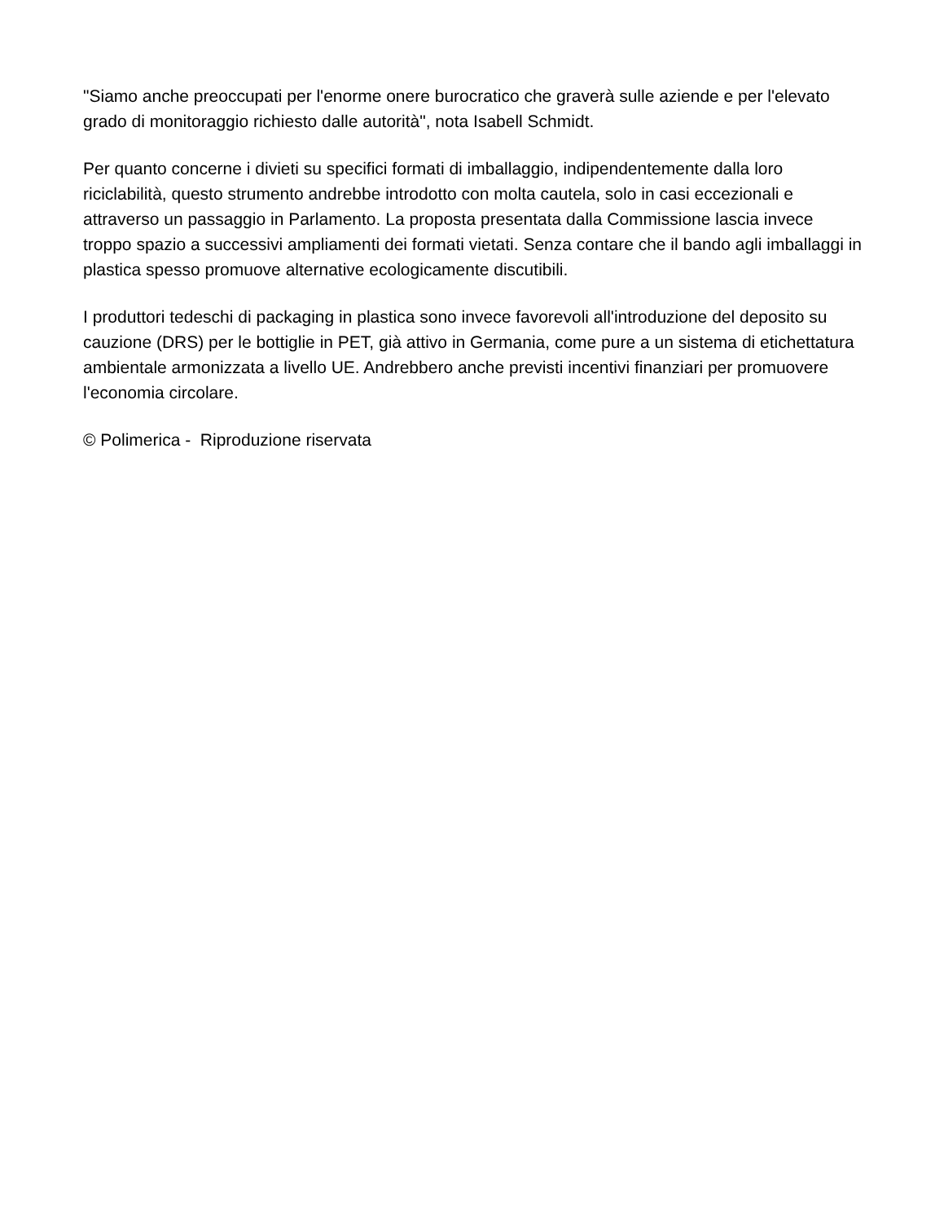"Siamo anche preoccupati per l'enorme onere burocratico che graverà sulle aziende e per l'elevato grado di monitoraggio richiesto dalle autorità", nota Isabell Schmidt.
Per quanto concerne i divieti su specifici formati di imballaggio, indipendentemente dalla loro riciclabilità, questo strumento andrebbe introdotto con molta cautela, solo in casi eccezionali e attraverso un passaggio in Parlamento. La proposta presentata dalla Commissione lascia invece troppo spazio a successivi ampliamenti dei formati vietati. Senza contare che il bando agli imballaggi in plastica spesso promuove alternative ecologicamente discutibili.
I produttori tedeschi di packaging in plastica sono invece favorevoli all'introduzione del deposito su cauzione (DRS) per le bottiglie in PET, già attivo in Germania, come pure a un sistema di etichettatura ambientale armonizzata a livello UE. Andrebbero anche previsti incentivi finanziari per promuovere l'economia circolare.
© Polimerica - Riproduzione riservata